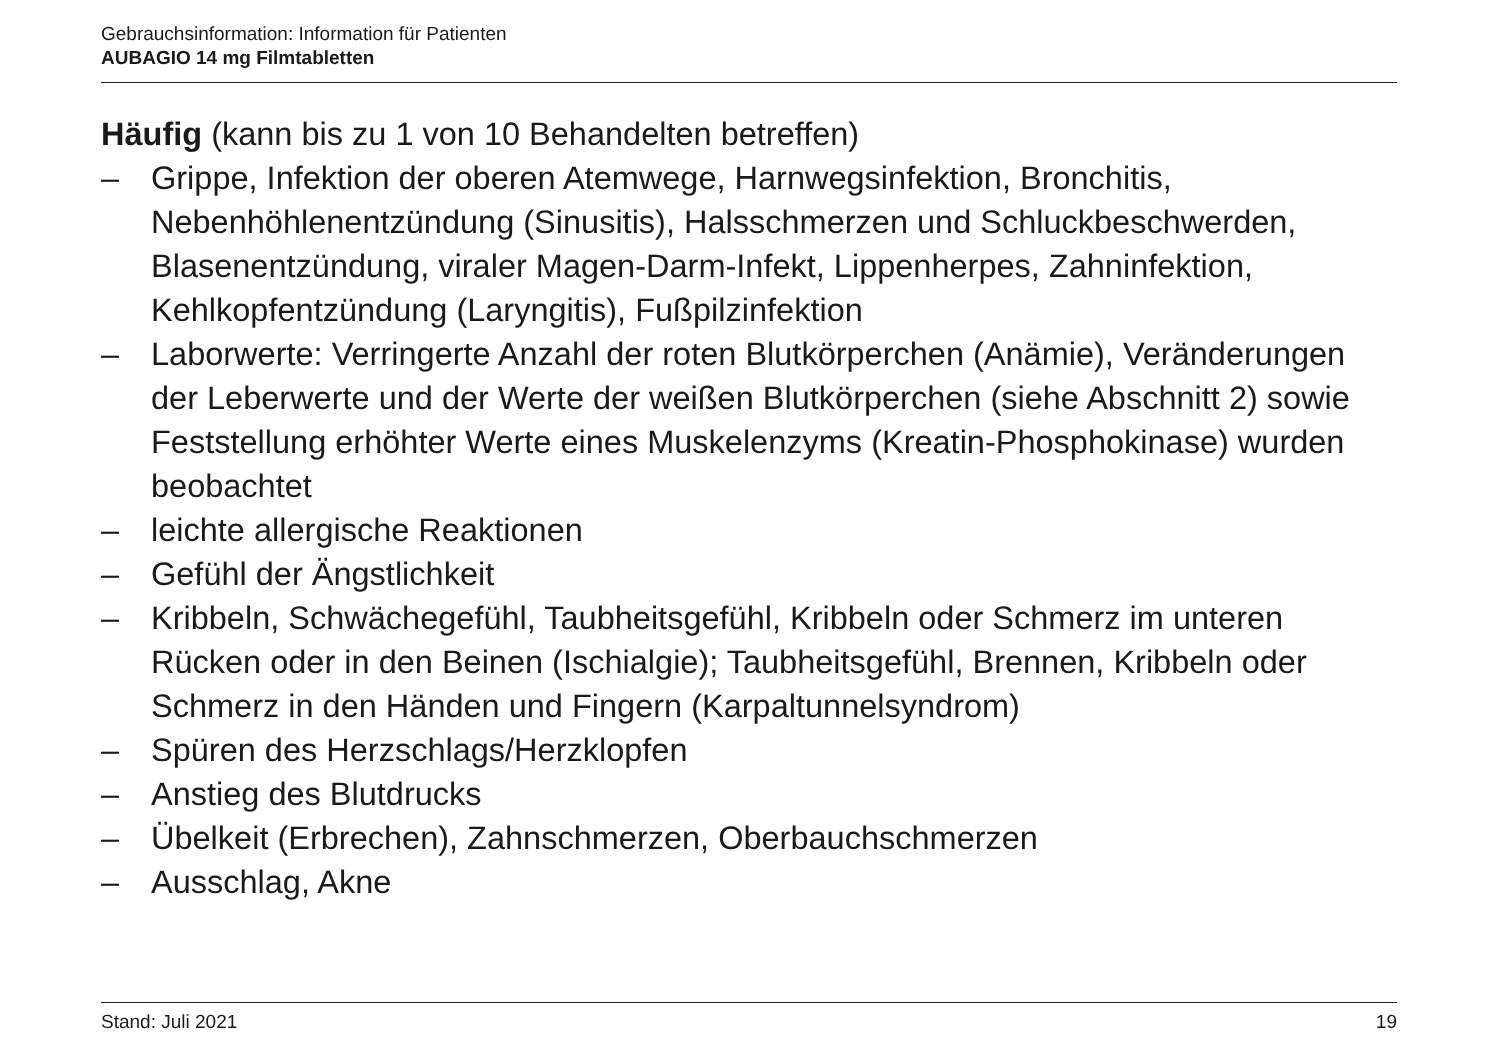Gebrauchsinformation: Information für Patienten
AUBAGIO 14 mg Filmtabletten
Häufig (kann bis zu 1 von 10 Behandelten betreffen)
– Grippe, Infektion der oberen Atemwege, Harnwegsinfektion, Bronchitis, Nebenhöhlenentzündung (Sinusitis), Halsschmerzen und Schluckbeschwerden, Blasenentzündung, viraler Magen-Darm-Infekt, Lippenherpes, Zahninfektion, Kehlkopfentzündung (Laryngitis), Fußpilzinfektion
– Laborwerte: Verringerte Anzahl der roten Blutkörperchen (Anämie), Veränderungen der Leberwerte und der Werte der weißen Blutkörperchen (siehe Abschnitt 2) sowie Feststellung erhöhter Werte eines Muskelenzyms (Kreatin-Phosphokinase) wurden beobachtet
– leichte allergische Reaktionen
– Gefühl der Ängstlichkeit
– Kribbeln, Schwächegefühl, Taubheitsgefühl, Kribbeln oder Schmerz im unteren Rücken oder in den Beinen (Ischialgie); Taubheitsgefühl, Brennen, Kribbeln oder Schmerz in den Händen und Fingern (Karpaltunnelsyndrom)
– Spüren des Herzschlags/Herzklopfen
– Anstieg des Blutdrucks
– Übelkeit (Erbrechen), Zahnschmerzen, Oberbauchschmerzen
– Ausschlag, Akne
Stand: Juli 2021 19